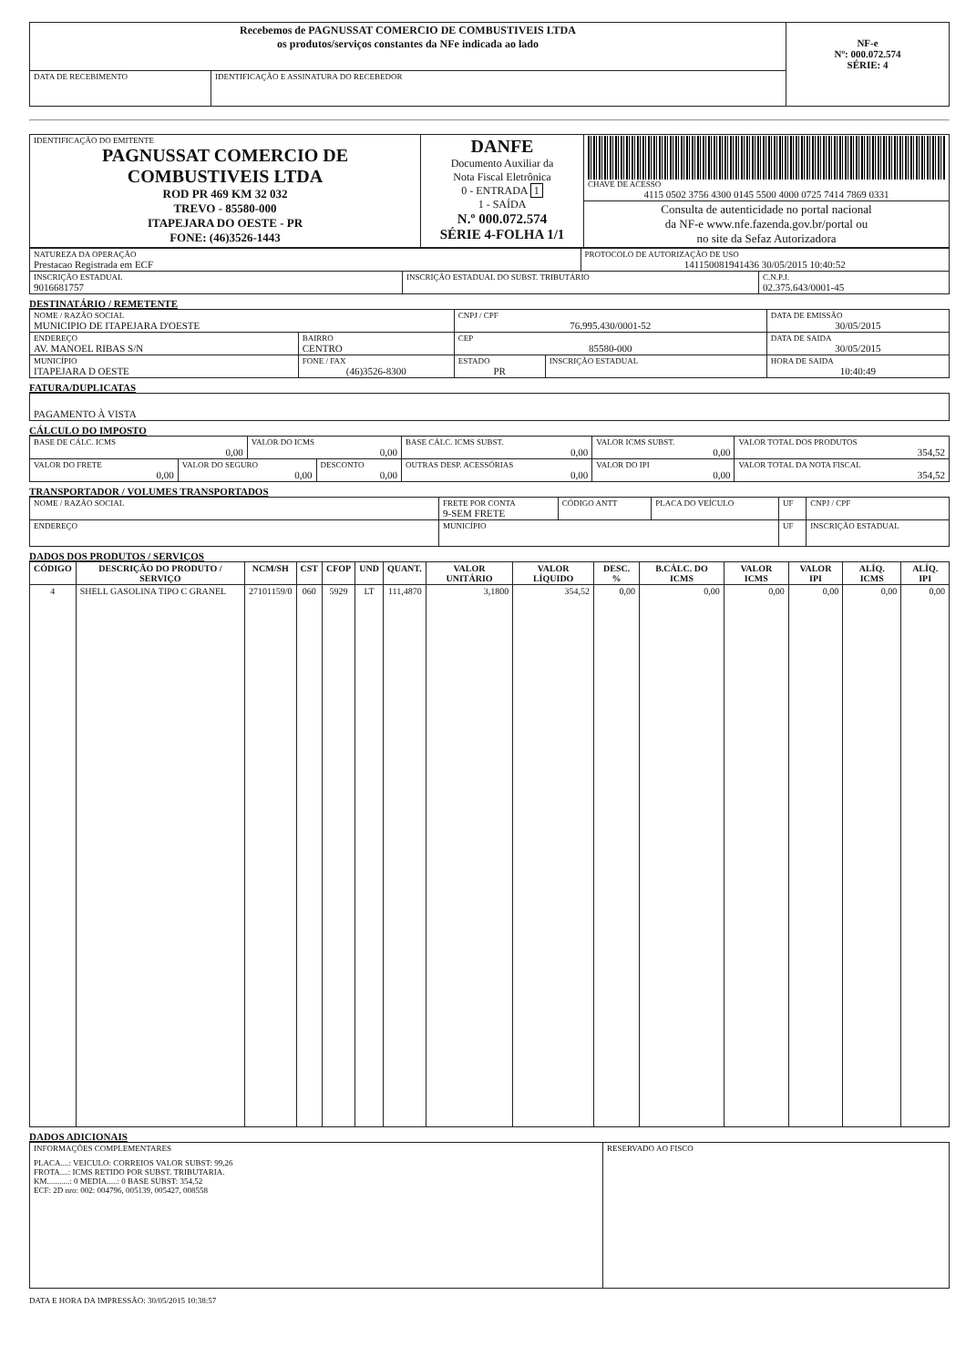| Recebemos de PAGNUSSAT COMERCIO DE COMBUSTIVEIS LTDA os produtos/serviços constantes da NFe indicada ao lado | | NF-e Nº: 000.072.574 SÉRIE: 4 |
| DATA DE RECEBIMENTO | IDENTIFICAÇÃO E ASSINATURA DO RECEBEDOR | |
| IDENTIFICAÇÃO DO EMITENTE PAGNUSSAT COMERCIO DE COMBUSTIVEIS LTDA ROD PR 469 KM 32 032 TREVO - 85580-000 ITAPEJARA DO OESTE - PR FONE: (46)3526-1443 | DANFE Documento Auxiliar da Nota Fiscal Eletrônica 0 - ENTRADA 1 1 - SAÍDA N.º 000.072.574 SÉRIE 4-FOLHA 1/1 | CHAVE DE ACESSO 4115 0502 3756 4300 0145 5500 4000 0725 7414 7869 0331 |
| | | Consulta de autenticidade no portal nacional da NF-e www.nfe.fazenda.gov.br/portal ou no site da Sefaz Autorizadora |
| NATUREZA DA OPERAÇÃO Prestacao Registrada em ECF | | PROTOCOLO DE AUTORIZAÇÃO DE USO 141150081941436 30/05/2015 10:40:52 | |
| INSCRIÇÃO ESTADUAL 9016681757 | INSCRIÇÃO ESTADUAL DO SUBST. TRIBUTÁRIO | | C.N.P.J. 02.375.643/0001-45 |
DESTINATÁRIO / REMETENTE
| NOME / RAZÃO SOCIAL MUNICIPIO DE ITAPEJARA D'OESTE | | | CNPJ / CPF 76.995.430/0001-52 | | DATA DE EMISSÃO 30/05/2015 |
| ENDEREÇO AV. MANOEL RIBAS S/N | | BAIRRO CENTRO | CEP 85580-000 | | DATA DE SAIDA 30/05/2015 |
| MUNICÍPIO ITAPEJARA D OESTE | FONE / FAX (46)3526-8300 | | ESTADO PR | INSCRIÇÃO ESTADUAL | HORA DE SAIDA 10:40:49 |
FATURA/DUPLICATAS
| PAGAMENTO À VISTA |
CÁLCULO DO IMPOSTO
| BASE DE CÁLC. ICMS 0,00 | | VALOR DO ICMS 0,00 | | BASE CÁLC. ICMS SUBST. 0,00 | VALOR ICMS SUBST. 0,00 | VALOR TOTAL DOS PRODUTOS 354,52 |
| VALOR DO FRETE 0,00 | VALOR DO SEGURO 0,00 | | DESCONTO 0,00 | OUTRAS DESP. ACESSÓRIAS 0,00 | VALOR DO IPI 0,00 | VALOR TOTAL DA NOTA FISCAL 354,52 |
TRANSPORTADOR / VOLUMES TRANSPORTADOS
| NOME / RAZÃO SOCIAL | FRETE POR CONTA 9-SEM FRETE | CÓDIGO ANTT | PLACA DO VEÍCULO | UF | CNPJ / CPF |
| ENDEREÇO | MUNICÍPIO | | | UF | INSCRIÇÃO ESTADUAL |
DADOS DOS PRODUTOS / SERVIÇOS
| CÓDIGO | DESCRIÇÃO DO PRODUTO / SERVIÇO | NCM/SH | CST | CFOP | UND | QUANT. | VALOR UNITÁRIO | VALOR LÍQUIDO | DESC. % | B.CÁLC. DO ICMS | VALOR ICMS | VALOR IPI | ALÍQ. ICMS | ALÍQ. IPI |
| --- | --- | --- | --- | --- | --- | --- | --- | --- | --- | --- | --- | --- | --- | --- |
| 4 | SHELL GASOLINA TIPO C GRANEL | 27101159/0 | 060 | 5929 | LT | 111,4870 | 3,1800 | 354,52 | 0,00 | 0,00 | 0,00 | 0,00 | 0,00 | 0,00 |
DADOS ADICIONAIS
| INFORMAÇÕES COMPLEMENTARES PLACA....: VEICULO: CORREIOS VALOR SUBST: 99,26 FROTA....: ICMS RETIDO POR SUBST. TRIBUTARIA. KM...........: 0 MEDIA.....: 0 BASE SUBST: 354,52 ECF: 2D nro: 002: 004796, 005139, 005427, 008558 | RESERVADO AO FISCO |
DATA E HORA DA IMPRESSÃO: 30/05/2015 10:38:57